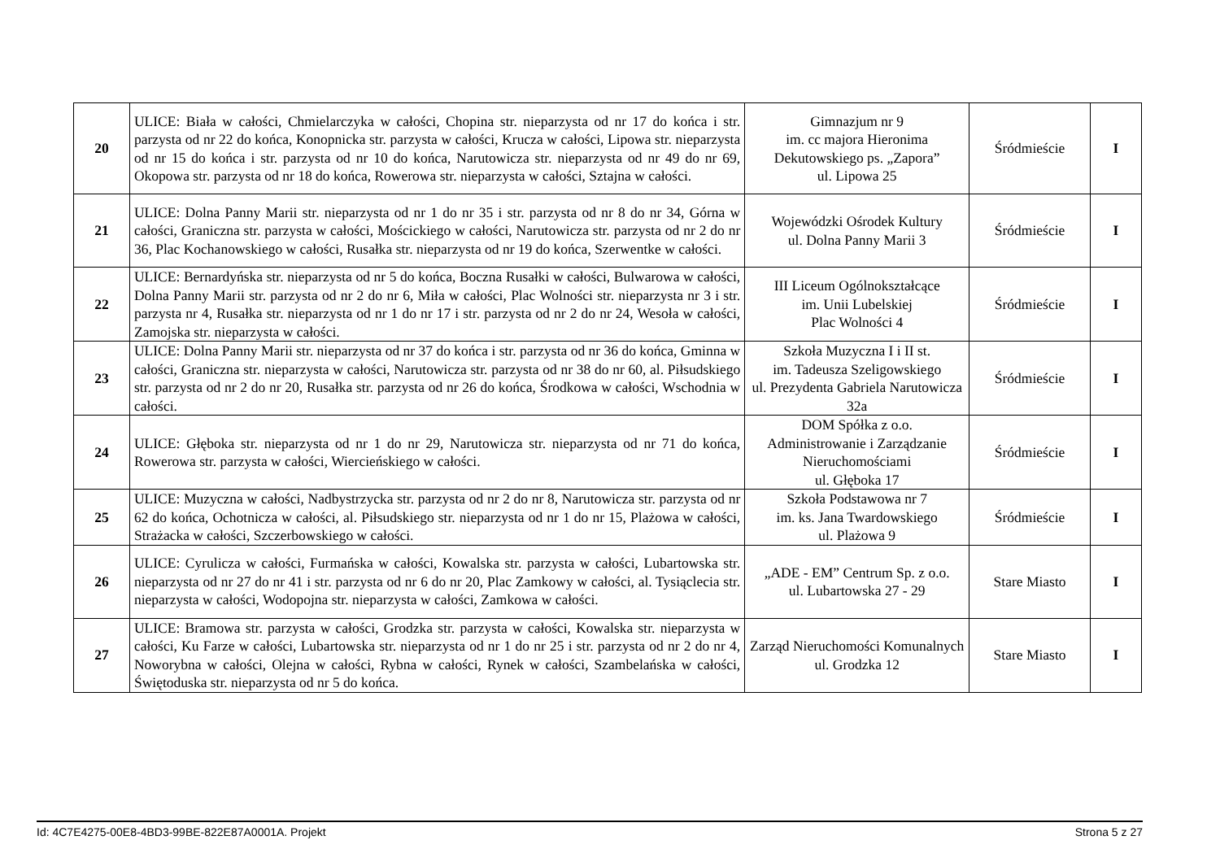| 20 | ULICE: Biała w całości, Chmielarczyka w całości, Chopina str. nieparzysta od nr 17 do końca i str. parzysta od nr 22 do końca, Konopnicka str. parzysta w całości, Krucza w całości, Lipowa str. nieparzysta od nr 15 do końca i str. parzysta od nr 10 do końca, Narutowicza str. nieparzysta od nr 49 do nr 69, Okopowa str. parzysta od nr 18 do końca, Rowerowa str. nieparzysta w całości, Sztajna w całości. | Gimnazjum nr 9 im. cc majora Hieronima Dekutowskiego ps. „Zapora” ul. Lipowa 25 | Śródmieście | I |
| 21 | ULICE: Dolna Panny Marii str. nieparzysta od nr 1 do nr 35 i str. parzysta od nr 8 do nr 34, Górna w całości, Graniczna str. parzysta w całości, Mościckiego w całości, Narutowicza str. parzysta od nr 2 do nr 36, Plac Kochanowskiego w całości, Rusałka str. nieparzysta od nr 19 do końca, Szerwentke w całości. | Wojewódzki Ośrodek Kultury ul. Dolna Panny Marii 3 | Śródmieście | I |
| 22 | ULICE: Bernardyńska str. nieparzysta od nr 5 do końca, Boczna Rusałki w całości, Bulwarowa w całości, Dolna Panny Marii str. parzysta od nr 2 do nr 6, Miła w całości, Plac Wolności str. nieparzysta nr 3 i str. parzysta nr 4, Rusałka str. nieparzysta od nr 1 do nr 17 i str. parzysta od nr 2 do nr 24, Wesoła w całości, Zamojska str. nieparzysta w całości. | III Liceum Ogólnokształcące im. Unii Lubelskiej Plac Wolności 4 | Śródmieście | I |
| 23 | ULICE: Dolna Panny Marii str. nieparzysta od nr 37 do końca i str. parzysta od nr 36 do końca, Gminna w całości, Graniczna str. nieparzysta w całości, Narutowicza str. parzysta od nr 38 do nr 60, al. Piłsudskiego str. parzysta od nr 2 do nr 20, Rusałka str. parzysta od nr 26 do końca, Środkowa w całości, Wschodnia w całości. | Szkoła Muzyczna I i II st. im. Tadeusza Szeligowskiego ul. Prezydenta Gabriela Narutowicza 32a | Śródmieście | I |
| 24 | ULICE: Głęboka str. nieparzysta od nr 1 do nr 29, Narutowicza str. nieparzysta od nr 71 do końca, Rowerowa str. parzysta w całości, Wiercieńskiego w całości. | DOM Spółka z o.o. Administrowanie i Zarządzanie Nieruchomościami ul. Głęboka 17 | Śródmieście | I |
| 25 | ULICE: Muzyczna w całości, Nadbystrzycka str. parzysta od nr 2 do nr 8, Narutowicza str. parzysta od nr 62 do końca, Ochotnicza w całości, al. Piłsudskiego str. nieparzysta od nr 1 do nr 15, Plażowa w całości, Strażacka w całości, Szczerbowskiego w całości. | Szkoła Podstawowa nr 7 im. ks. Jana Twardowskiego ul. Plażowa 9 | Śródmieście | I |
| 26 | ULICE: Cyrulicza w całości, Furmańska w całości, Kowalska str. parzysta w całości, Lubartowska str. nieparzysta od nr 27 do nr 41 i str. parzysta od nr 6 do nr 20, Plac Zamkowy w całości, al. Tysiąclecia str. nieparzysta w całości, Wodopojna str. nieparzysta w całości, Zamkowa w całości. | „ADE - EM” Centrum Sp. z o.o. ul. Lubartowska 27 - 29 | Stare Miasto | I |
| 27 | ULICE: Bramowa str. parzysta w całości, Grodzka str. parzysta w całości, Kowalska str. nieparzysta w całości, Ku Farze w całości, Lubartowska str. nieparzysta od nr 1 do nr 25 i str. parzysta od nr 2 do nr 4, Noworybna w całości, Olejna w całości, Rybna w całości, Rynek w całości, Szambelańska w całości, Świętoduska str. nieparzysta od nr 5 do końca. | Zarząd Nieruchomości Komunalnych ul. Grodzka 12 | Stare Miasto | I |
Id: 4C7E4275-00E8-4BD3-99BE-822E87A0001A. Projekt Strona 5 z 27